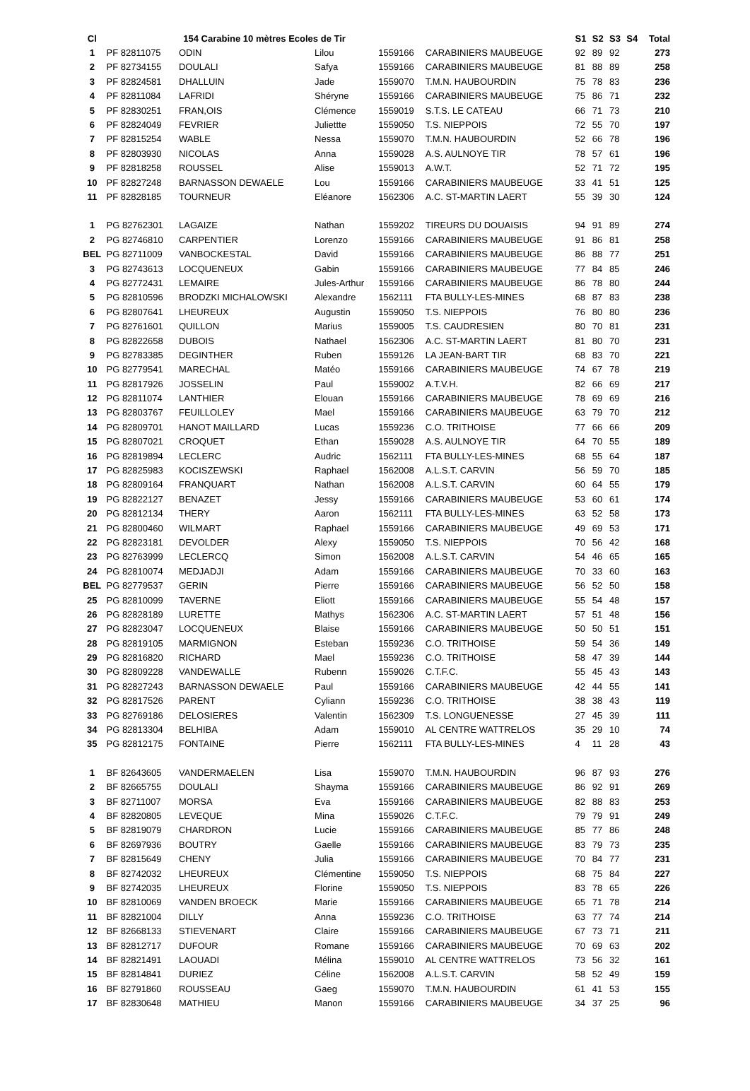| Cl | 154 Carabine 10 mètres Ecoles de Tir | | | | | | S1 | S2 | S3 | S4 | Total |
| --- | --- | --- | --- | --- | --- | --- | --- | --- | --- | --- | --- |
| 1 | PF 82811075 | ODIN | Lilou | 1559166 | CARABINIERS MAUBEUGE | | 92 | 89 | 92 | | 273 |
| 2 | PF 82734155 | DOULALI | Safya | 1559166 | CARABINIERS MAUBEUGE | | 81 | 88 | 89 | | 258 |
| 3 | PF 82824581 | DHALLUIN | Jade | 1559070 | T.M.N. HAUBOURDIN | | 75 | 78 | 83 | | 236 |
| 4 | PF 82811084 | LAFRIDI | Shéryne | 1559166 | CARABINIERS MAUBEUGE | | 75 | 86 | 71 | | 232 |
| 5 | PF 82830251 | FRAN,OIS | Clémence | 1559019 | S.T.S. LE CATEAU | | 66 | 71 | 73 | | 210 |
| 6 | PF 82824049 | FEVRIER | Juliettte | 1559050 | T.S. NIEPPOIS | | 72 | 55 | 70 | | 197 |
| 7 | PF 82815254 | WABLE | Nessa | 1559070 | T.M.N. HAUBOURDIN | | 52 | 66 | 78 | | 196 |
| 8 | PF 82803930 | NICOLAS | Anna | 1559028 | A.S. AULNOYE TIR | | 78 | 57 | 61 | | 196 |
| 9 | PF 82818258 | ROUSSEL | Alise | 1559013 | A.W.T. | | 52 | 71 | 72 | | 195 |
| 10 | PF 82827248 | BARNASSON DEWAELE | Lou | 1559166 | CARABINIERS MAUBEUGE | | 33 | 41 | 51 | | 125 |
| 11 | PF 82828185 | TOURNEUR | Eléanore | 1562306 | A.C. ST-MARTIN LAERT | | 55 | 39 | 30 | | 124 |
| 1 | PG 82762301 | LAGAIZE | Nathan | 1559202 | TIREURS DU DOUAISIS | | 94 | 91 | 89 | | 274 |
| 2 | PG 82746810 | CARPENTIER | Lorenzo | 1559166 | CARABINIERS MAUBEUGE | | 91 | 86 | 81 | | 258 |
| BEL | PG 82711009 | VANBOCKESTAL | David | 1559166 | CARABINIERS MAUBEUGE | | 86 | 88 | 77 | | 251 |
| 3 | PG 82743613 | LOCQUENEUX | Gabin | 1559166 | CARABINIERS MAUBEUGE | | 77 | 84 | 85 | | 246 |
| 4 | PG 82772431 | LEMAIRE | Jules-Arthur | 1559166 | CARABINIERS MAUBEUGE | | 86 | 78 | 80 | | 244 |
| 5 | PG 82810596 | BRODZKI MICHALOWSKI | Alexandre | 1562111 | FTA BULLY-LES-MINES | | 68 | 87 | 83 | | 238 |
| 6 | PG 82807641 | LHEUREUX | Augustin | 1559050 | T.S. NIEPPOIS | | 76 | 80 | 80 | | 236 |
| 7 | PG 82761601 | QUILLON | Marius | 1559005 | T.S. CAUDRESIEN | | 80 | 70 | 81 | | 231 |
| 8 | PG 82822658 | DUBOIS | Nathael | 1562306 | A.C. ST-MARTIN LAERT | | 81 | 80 | 70 | | 231 |
| 9 | PG 82783385 | DEGINTHER | Ruben | 1559126 | LA JEAN-BART TIR | | 68 | 83 | 70 | | 221 |
| 10 | PG 82779541 | MARECHAL | Matéo | 1559166 | CARABINIERS MAUBEUGE | | 74 | 67 | 78 | | 219 |
| 11 | PG 82817926 | JOSSELIN | Paul | 1559002 | A.T.V.H. | | 82 | 66 | 69 | | 217 |
| 12 | PG 82811074 | LANTHIER | Elouan | 1559166 | CARABINIERS MAUBEUGE | | 78 | 69 | 69 | | 216 |
| 13 | PG 82803767 | FEUILLOLEY | Mael | 1559166 | CARABINIERS MAUBEUGE | | 63 | 79 | 70 | | 212 |
| 14 | PG 82809701 | HANOT MAILLARD | Lucas | 1559236 | C.O. TRITHOISE | | 77 | 66 | 66 | | 209 |
| 15 | PG 82807021 | CROQUET | Ethan | 1559028 | A.S. AULNOYE TIR | | 64 | 70 | 55 | | 189 |
| 16 | PG 82819894 | LECLERC | Audric | 1562111 | FTA BULLY-LES-MINES | | 68 | 55 | 64 | | 187 |
| 17 | PG 82825983 | KOCISZEWSKI | Raphael | 1562008 | A.L.S.T. CARVIN | | 56 | 59 | 70 | | 185 |
| 18 | PG 82809164 | FRANQUART | Nathan | 1562008 | A.L.S.T. CARVIN | | 60 | 64 | 55 | | 179 |
| 19 | PG 82822127 | BENAZET | Jessy | 1559166 | CARABINIERS MAUBEUGE | | 53 | 60 | 61 | | 174 |
| 20 | PG 82812134 | THERY | Aaron | 1562111 | FTA BULLY-LES-MINES | | 63 | 52 | 58 | | 173 |
| 21 | PG 82800460 | WILMART | Raphael | 1559166 | CARABINIERS MAUBEUGE | | 49 | 69 | 53 | | 171 |
| 22 | PG 82823181 | DEVOLDER | Alexy | 1559050 | T.S. NIEPPOIS | | 70 | 56 | 42 | | 168 |
| 23 | PG 82763999 | LECLERCQ | Simon | 1562008 | A.L.S.T. CARVIN | | 54 | 46 | 65 | | 165 |
| 24 | PG 82810074 | MEDJADJI | Adam | 1559166 | CARABINIERS MAUBEUGE | | 70 | 33 | 60 | | 163 |
| BEL | PG 82779537 | GERIN | Pierre | 1559166 | CARABINIERS MAUBEUGE | | 56 | 52 | 50 | | 158 |
| 25 | PG 82810099 | TAVERNE | Eliott | 1559166 | CARABINIERS MAUBEUGE | | 55 | 54 | 48 | | 157 |
| 26 | PG 82828189 | LURETTE | Mathys | 1562306 | A.C. ST-MARTIN LAERT | | 57 | 51 | 48 | | 156 |
| 27 | PG 82823047 | LOCQUENEUX | Blaise | 1559166 | CARABINIERS MAUBEUGE | | 50 | 50 | 51 | | 151 |
| 28 | PG 82819105 | MARMIGNON | Esteban | 1559236 | C.O. TRITHOISE | | 59 | 54 | 36 | | 149 |
| 29 | PG 82816820 | RICHARD | Mael | 1559236 | C.O. TRITHOISE | | 58 | 47 | 39 | | 144 |
| 30 | PG 82809228 | VANDEWALLE | Rubenn | 1559026 | C.T.F.C. | | 55 | 45 | 43 | | 143 |
| 31 | PG 82827243 | BARNASSON DEWAELE | Paul | 1559166 | CARABINIERS MAUBEUGE | | 42 | 44 | 55 | | 141 |
| 32 | PG 82817526 | PARENT | Cyliann | 1559236 | C.O. TRITHOISE | | 38 | 38 | 43 | | 119 |
| 33 | PG 82769186 | DELOSIERES | Valentin | 1562309 | T.S. LONGUENESSE | | 27 | 45 | 39 | | 111 |
| 34 | PG 82813304 | BELHIBA | Adam | 1559010 | AL CENTRE WATTRELOS | | 35 | 29 | 10 | | 74 |
| 35 | PG 82812175 | FONTAINE | Pierre | 1562111 | FTA BULLY-LES-MINES | | 4 | 11 | 28 | | 43 |
| 1 | BF 82643605 | VANDERMAELEN | Lisa | 1559070 | T.M.N. HAUBOURDIN | | 96 | 87 | 93 | | 276 |
| 2 | BF 82665755 | DOULALI | Shayma | 1559166 | CARABINIERS MAUBEUGE | | 86 | 92 | 91 | | 269 |
| 3 | BF 82711007 | MORSA | Eva | 1559166 | CARABINIERS MAUBEUGE | | 82 | 88 | 83 | | 253 |
| 4 | BF 82820805 | LEVEQUE | Mina | 1559026 | C.T.F.C. | | 79 | 79 | 91 | | 249 |
| 5 | BF 82819079 | CHARDRON | Lucie | 1559166 | CARABINIERS MAUBEUGE | | 85 | 77 | 86 | | 248 |
| 6 | BF 82697936 | BOUTRY | Gaelle | 1559166 | CARABINIERS MAUBEUGE | | 83 | 79 | 73 | | 235 |
| 7 | BF 82815649 | CHENY | Julia | 1559166 | CARABINIERS MAUBEUGE | | 70 | 84 | 77 | | 231 |
| 8 | BF 82742032 | LHEUREUX | Clémentine | 1559050 | T.S. NIEPPOIS | | 68 | 75 | 84 | | 227 |
| 9 | BF 82742035 | LHEUREUX | Florine | 1559050 | T.S. NIEPPOIS | | 83 | 78 | 65 | | 226 |
| 10 | BF 82810069 | VANDEN BROECK | Marie | 1559166 | CARABINIERS MAUBEUGE | | 65 | 71 | 78 | | 214 |
| 11 | BF 82821004 | DILLY | Anna | 1559236 | C.O. TRITHOISE | | 63 | 77 | 74 | | 214 |
| 12 | BF 82668133 | STIEVENART | Claire | 1559166 | CARABINIERS MAUBEUGE | | 67 | 73 | 71 | | 211 |
| 13 | BF 82812717 | DUFOUR | Romane | 1559166 | CARABINIERS MAUBEUGE | | 70 | 69 | 63 | | 202 |
| 14 | BF 82821491 | LAOUADI | Mélina | 1559010 | AL CENTRE WATTRELOS | | 73 | 56 | 32 | | 161 |
| 15 | BF 82814841 | DURIEZ | Céline | 1562008 | A.L.S.T. CARVIN | | 58 | 52 | 49 | | 159 |
| 16 | BF 82791860 | ROUSSEAU | Gaeg | 1559070 | T.M.N. HAUBOURDIN | | 61 | 41 | 53 | | 155 |
| 17 | BF 82830648 | MATHIEU | Manon | 1559166 | CARABINIERS MAUBEUGE | | 34 | 37 | 25 | | 96 |